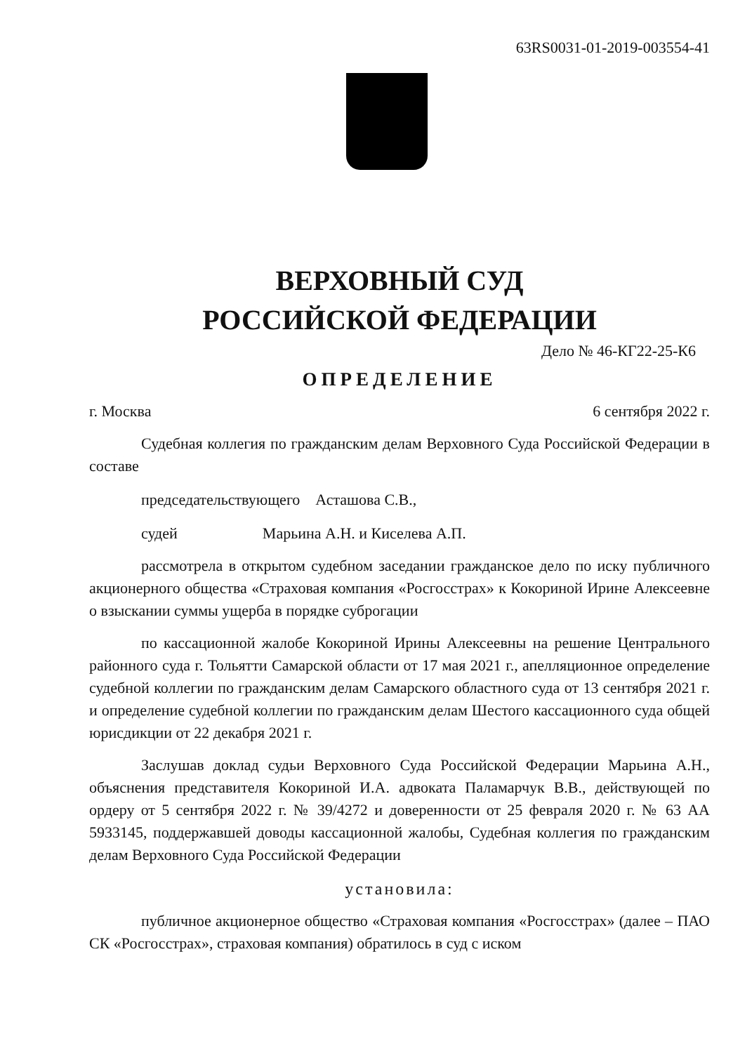63RS0031-01-2019-003554-41
ВЕРХОВНЫЙ СУД
РОССИЙСКОЙ ФЕДЕРАЦИИ
Дело № 46-КГ22-25-К6
ОПРЕДЕЛЕНИЕ
г. Москва 6 сентября 2022 г.
Судебная коллегия по гражданским делам Верховного Суда Российской Федерации в составе
председательствующего Асташова С.В.,
судей Марьина А.Н. и Киселева А.П.
рассмотрела в открытом судебном заседании гражданское дело по иску публичного акционерного общества «Страховая компания «Росгосстрах» к Кокориной Ирине Алексеевне о взыскании суммы ущерба в порядке суброгации
по кассационной жалобе Кокориной Ирины Алексеевны на решение Центрального районного суда г. Тольятти Самарской области от 17 мая 2021 г., апелляционное определение судебной коллегии по гражданским делам Самарского областного суда от 13 сентября 2021 г. и определение судебной коллегии по гражданским делам Шестого кассационного суда общей юрисдикции от 22 декабря 2021 г.
Заслушав доклад судьи Верховного Суда Российской Федерации Марьина А.Н., объяснения представителя Кокориной И.А. адвоката Паламарчук В.В., действующей по ордеру от 5 сентября 2022 г. № 39/4272 и доверенности от 25 февраля 2020 г. № 63 АА 5933145, поддержавшей доводы кассационной жалобы, Судебная коллегия по гражданским делам Верховного Суда Российской Федерации
установила:
публичное акционерное общество «Страховая компания «Росгосстрах» (далее – ПАО СК «Росгосстрах», страховая компания) обратилось в суд с иском